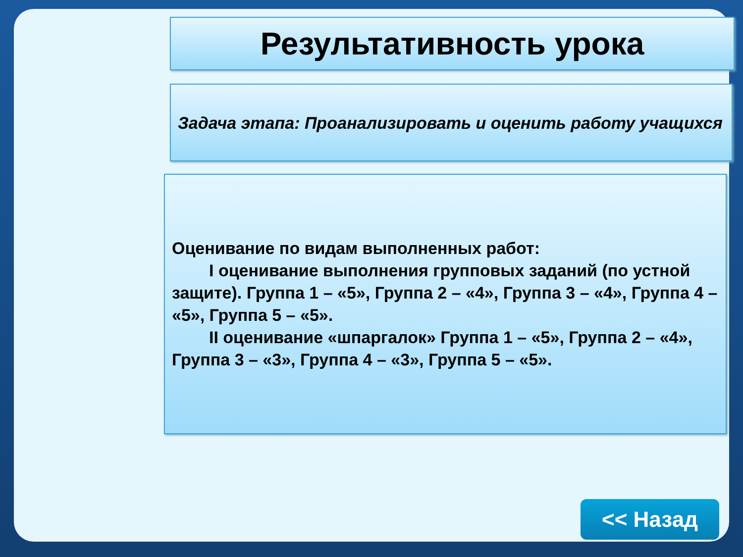Результативность урока
Задача этапа: Проанализировать и оценить работу учащихся
Оценивание по видам выполненных работ:
I оценивание выполнения групповых заданий (по устной защите). Группа 1 – «5», Группа 2 – «4», Группа 3 – «4», Группа 4 – «5», Группа 5 – «5».
II оценивание «шпаргалок» Группа 1 – «5», Группа 2 – «4», Группа 3 – «3», Группа 4 – «3», Группа 5 – «5».
<< Назад